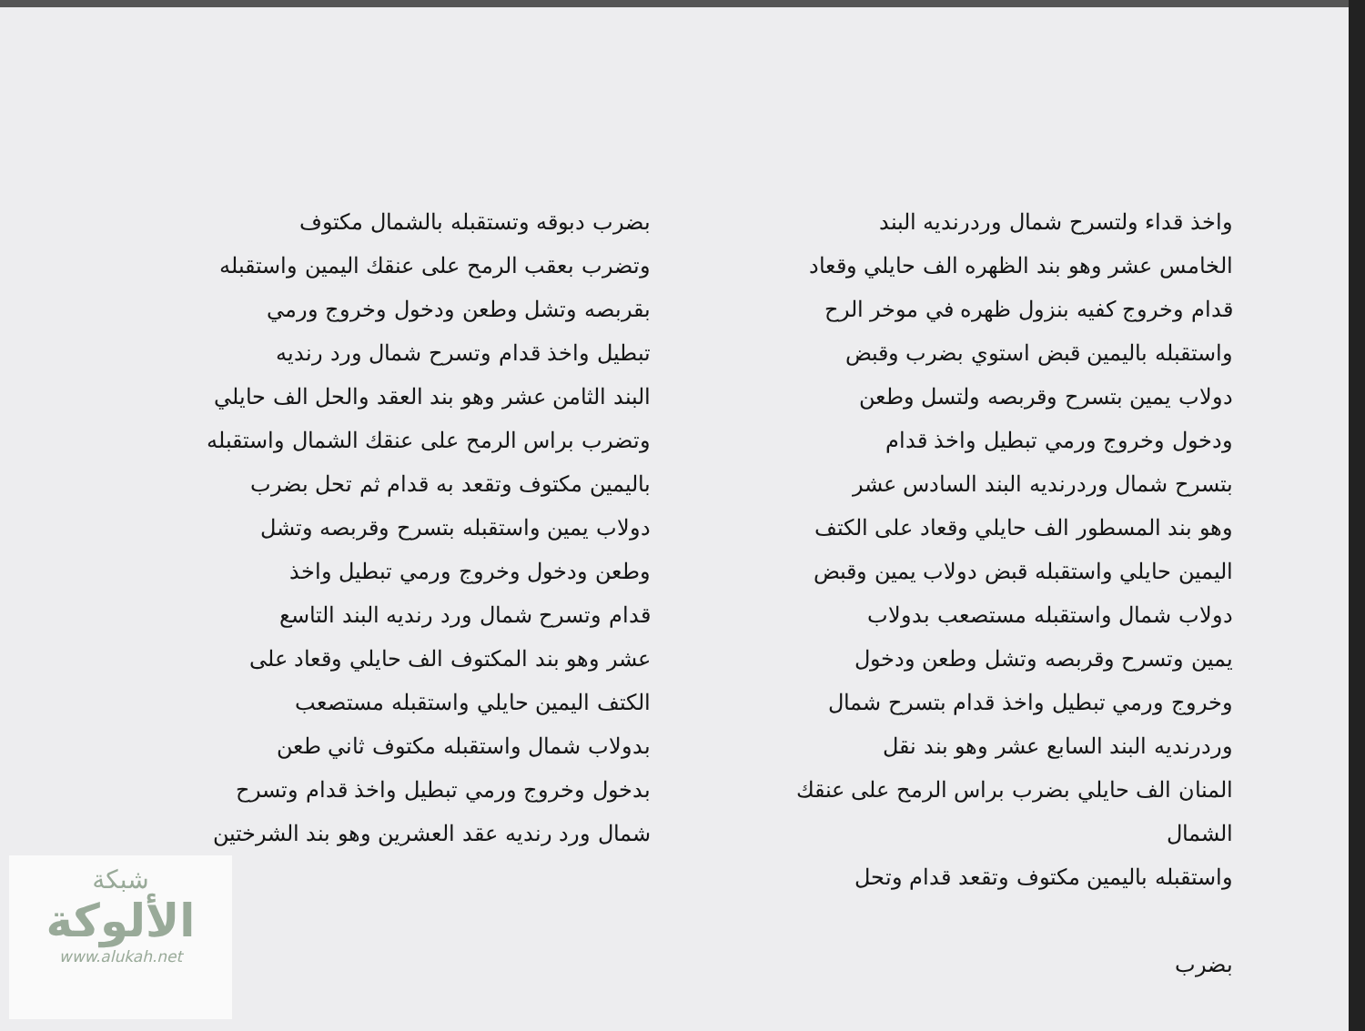واخذ قداء ولتسرح شمال وردرنديه البند
الخامس عشر وهو بند الظهره الف حايلي وقعاد
قدام وخروج كفيه بنزول ظهره في موخر الرح
واستقبله باليمين قبض استوي بضرب وقبض
دولاب يمين بتسرح وقربصه ولتسل وطعن
ودخول وخروج ورمي تبطيل واخذ قدام
بتسرح شمال وردرنديه البند السادس عشر
وهو بند المسطور الف حايلي وقعاد على الكتف
اليمين حايلي واستقبله قبض دولاب يمين وقبض
دولاب شمال واستقبله مستصعب بدولاب
يمين وتسرح وقربصه وتشل وطعن ودخول
وخروج ورمي تبطيل واخذ قدام بتسرح شمال
وردرنديه البند السابع عشر وهو بند نقل
المنان الف حايلي بضرب براس الرمح على عنقك الشمال
واستقبله باليمين مكتوف وتقعد قدام وتحل
بضرب
بضرب دبوقه وتستقبله بالشمال مكتوف
وتضرب بعقب الرمح على عنقك اليمين واستقبله
بقربصه وتشل وطعن ودخول وخروج ورمي
تبطيل واخذ قدام وتسرح شمال ورد رنديه
البند الثامن عشر وهو بند العقد والحل الف حايلي
وتضرب براس الرمح على عنقك الشمال واستقبله
باليمين مكتوف وتقعد به قدام ثم تحل بضرب
دولاب يمين واستقبله بتسرح وقربصه وتشل
وطعن ودخول وخروج ورمي تبطيل واخذ
قدام وتسرح شمال ورد رنديه البند التاسع
عشر وهو بند المكتوف الف حايلي وقعاد على
الكتف اليمين حايلي واستقبله مستصعب
بدولاب شمال واستقبله مكتوف ثاني طعن
بدخول وخروج ورمي تبطيل واخذ قدام وتسرح
شمال ورد رنديه عقد العشرين وهو بند الشرختين
شبكة
الألوكة
www.alukah.net